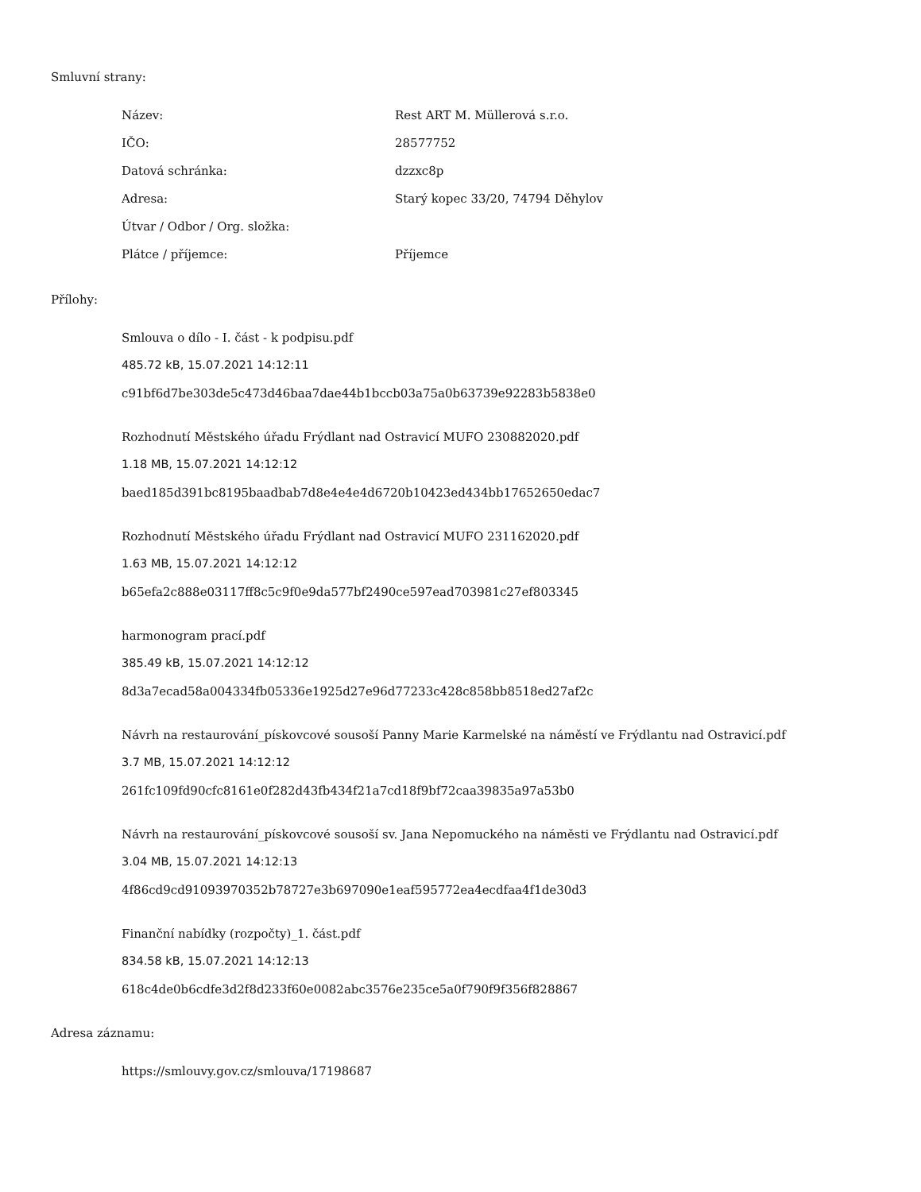Smluvní strany:
| Název: | Rest ART M. Müllerová s.r.o. |
| IČO: | 28577752 |
| Datová schránka: | dzzxc8p |
| Adresa: | Starý kopec 33/20, 74794 Děhylov |
| Útvar / Odbor / Org. složka: | |
| Plátce / příjemce: | Příjemce |
Přílohy:
Smlouva o dílo - I. část - k podpisu.pdf
485.72 kB, 15.07.2021 14:12:11
c91bf6d7be303de5c473d46baa7dae44b1bccb03a75a0b63739e92283b5838e0
Rozhodnutí Městského úřadu Frýdlant nad Ostravicí MUFO 230882020.pdf
1.18 MB, 15.07.2021 14:12:12
baed185d391bc8195baadbab7d8e4e4e4d6720b10423ed434bb17652650edac7
Rozhodnutí Městského úřadu Frýdlant nad Ostravicí MUFO 231162020.pdf
1.63 MB, 15.07.2021 14:12:12
b65efa2c888e03117ff8c5c9f0e9da577bf2490ce597ead703981c27ef803345
harmonogram prací.pdf
385.49 kB, 15.07.2021 14:12:12
8d3a7ecad58a004334fb05336e1925d27e96d77233c428c858bb8518ed27af2c
Návrh na restaurování_pískovcové sousoší Panny Marie Karmelské na náměstí ve Frýdlantu nad Ostravicí.pdf
3.7 MB, 15.07.2021 14:12:12
261fc109fd90cfc8161e0f282d43fb434f21a7cd18f9bf72caa39835a97a53b0
Návrh na restaurování_pískovcové sousoší sv. Jana Nepomuckého na náměsti ve Frýdlantu nad Ostravicí.pdf
3.04 MB, 15.07.2021 14:12:13
4f86cd9cd91093970352b78727e3b697090e1eaf595772ea4ecdfaa4f1de30d3
Finanční nabídky (rozpočty)_1. část.pdf
834.58 kB, 15.07.2021 14:12:13
618c4de0b6cdfe3d2f8d233f60e0082abc3576e235ce5a0f790f9f356f828867
Adresa záznamu:
https://smlouvy.gov.cz/smlouva/17198687